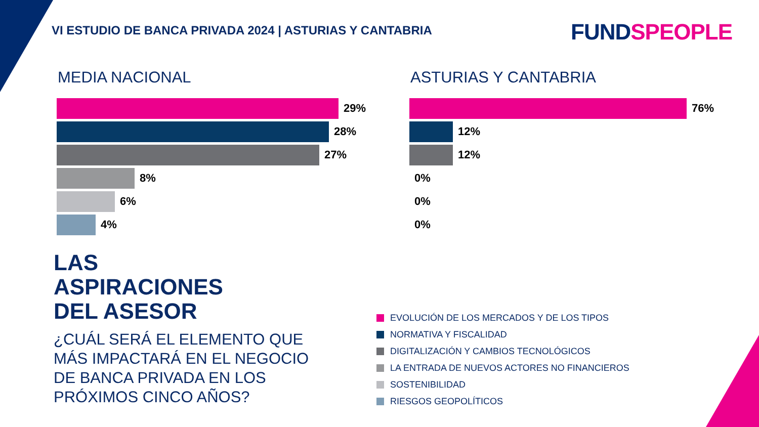VI ESTUDIO DE BANCA PRIVADA 2024 | ASTURIAS Y CANTABRIA
FUNDSPEOPLE
MEDIA NACIONAL
29%
28%
27%
8%
6%
4%
ASTURIAS Y CANTABRIA
76%
12%
12%
0%
0%
0%
LAS
ASPIRACIONES
DEL ASESOR
¿CUÁL SERÁ EL ELEMENTO QUE MÁS IMPACTARÁ EN EL NEGOCIO DE BANCA PRIVADA EN LOS PRÓXIMOS CINCO AÑOS?
EVOLUCIÓN DE LOS MERCADOS Y DE LOS TIPOS
NORMATIVA Y FISCALIDAD
DIGITALIZACIÓN Y CAMBIOS TECNOLÓGICOS
LA ENTRADA DE NUEVOS ACTORES NO FINANCIEROS
SOSTENIBILIDAD
RIESGOS GEOPOLÍTICOS